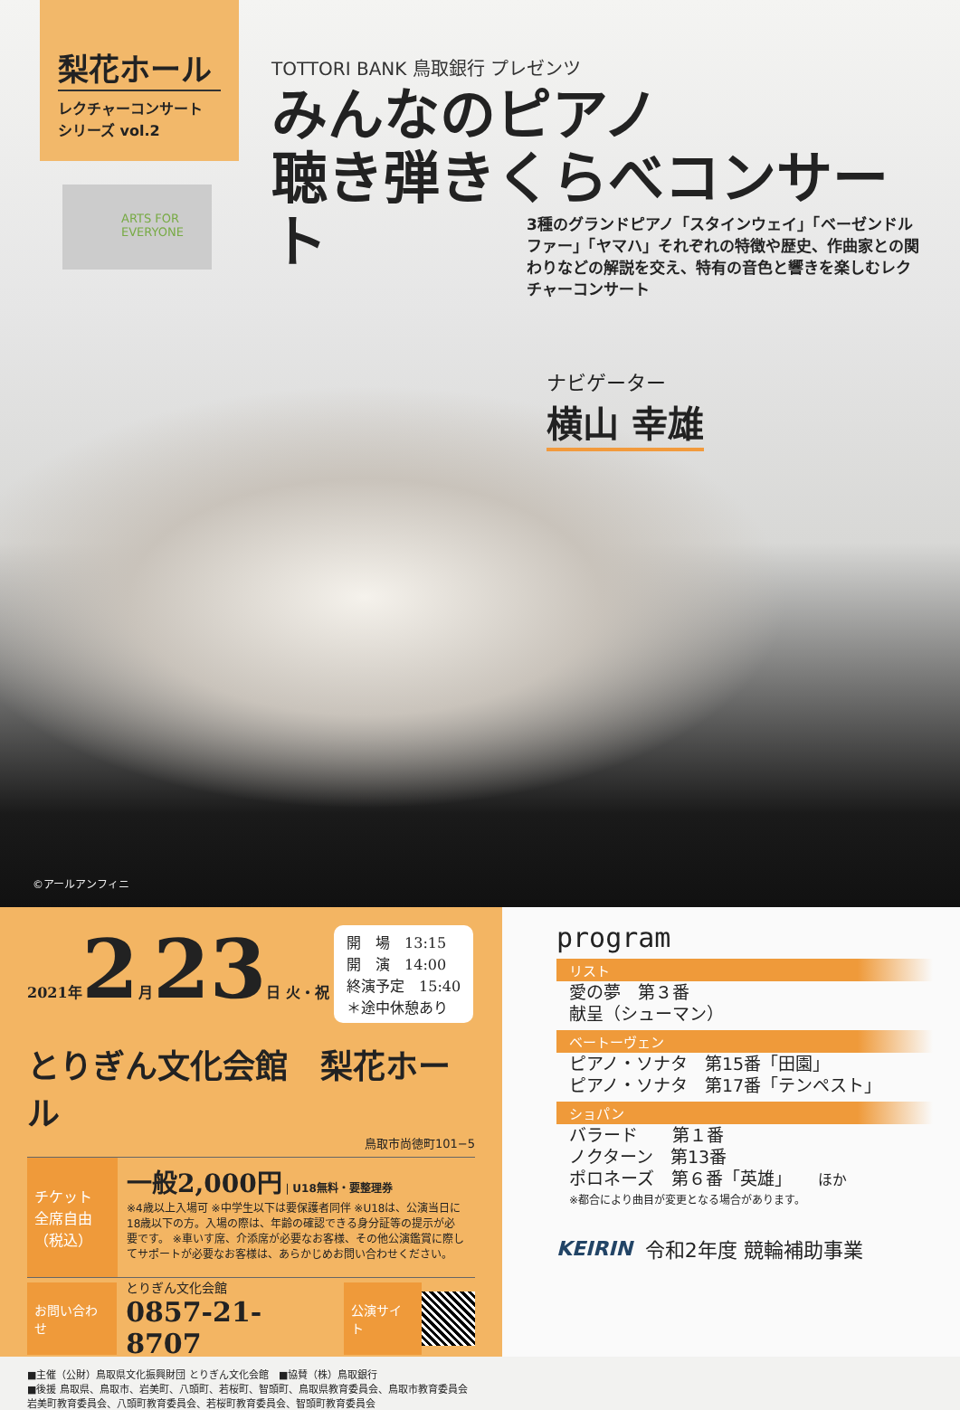梨花ホール
レクチャーコンサート
シリーズ vol.2
ARTS FOR EVERYONE
TOTTORI BANK 鳥取銀行 プレゼンツ
みんなのピアノ
聴き弾きくらべコンサート
3種のグランドピアノ「スタインウェイ」「ベーゼンドルファー」「ヤマハ」それぞれの特徴や歴史、作曲家との関わりなどの解説を交え、特有の音色と響きを楽しむレクチャーコンサート
ナビゲーター
横山 幸雄
©アールアンフィニ
2021年2月23日 火・祝 開　場　13:15
開　演　14:00
終演予定　15:40
＊途中休憩あり
とりぎん文化会館　梨花ホール
鳥取市尚徳町101−5
チケット
全席自由（税込）
一般2,000円 | U18無料・要整理券
※4歳以上入場可 ※中学生以下は要保護者同伴 ※U18は、公演当日に18歳以下の方。入場の際は、年齢の確認できる身分証等の提示が必要です。 ※車いす席、介添席が必要なお客様、その他公演鑑賞に際してサポートが必要なお客様は、あらかじめお問い合わせください。
お問い合わせ
とりぎん文化会館
0857-21-8707
公演サイト
■主催（公財）鳥取県文化振興財団 とりぎん文化会館　■協賛（株）鳥取銀行
■後援 鳥取県、鳥取市、岩美町、八頭町、若桜町、智頭町、鳥取県教育委員会、鳥取市教育委員会 岩美町教育委員会、八頭町教育委員会、若桜町教育委員会、智頭町教育委員会
program
リスト
愛の夢　第３番
献呈（シューマン）
ベートーヴェン
ピアノ・ソナタ　第15番「田園」
ピアノ・ソナタ　第17番「テンペスト」
ショパン
バラード　　第１番
ノクターン　第13番
ポロネーズ　第６番「英雄」　　ほか
※都合により曲目が変更となる場合があります。
KEIRIN 令和2年度 競輪補助事業